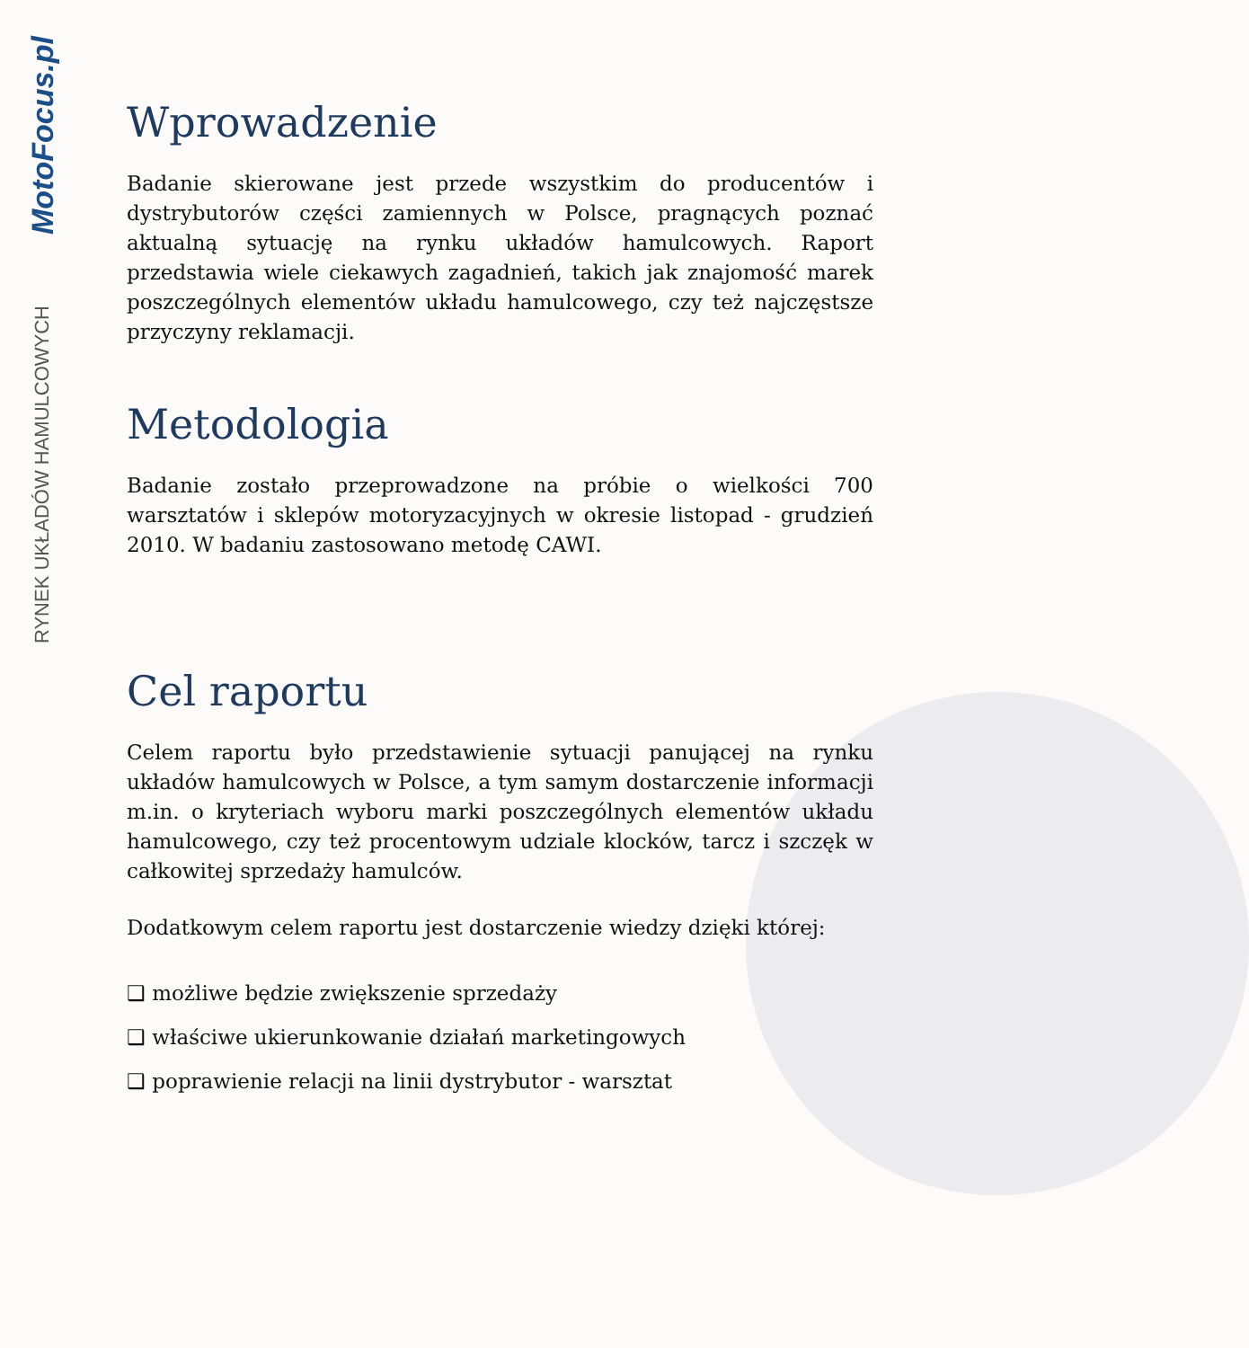MotoFocus.pl
RYNEK UKŁADÓW HAMULCOWYCH
Wprowadzenie
Badanie skierowane jest przede wszystkim do producentów i dystrybutorów części zamiennych w Polsce, pragnących poznać aktualną sytuację na rynku układów hamulcowych. Raport przedstawia wiele ciekawych zagadnień, takich jak znajomość marek poszczególnych elementów układu hamulcowego, czy też najczęstsze przyczyny reklamacji.
Metodologia
Badanie zostało przeprowadzone na próbie o wielkości 700 warsztatów i sklepów motoryzacyjnych w okresie listopad - grudzień 2010. W badaniu zastosowano metodę CAWI.
Cel raportu
Celem raportu było przedstawienie sytuacji panującej na rynku układów hamulcowych w Polsce, a tym samym dostarczenie informacji m.in. o kryteriach wyboru marki poszczególnych elementów układu hamulcowego, czy też procentowym udziale klocków, tarcz i szczęk w całkowitej sprzedaży hamulców.
Dodatkowym celem raportu jest dostarczenie wiedzy dzięki której:
❑ możliwe będzie zwiększenie sprzedaży
❑ właściwe ukierunkowanie działań marketingowych
❑ poprawienie relacji na linii dystrybutor - warsztat